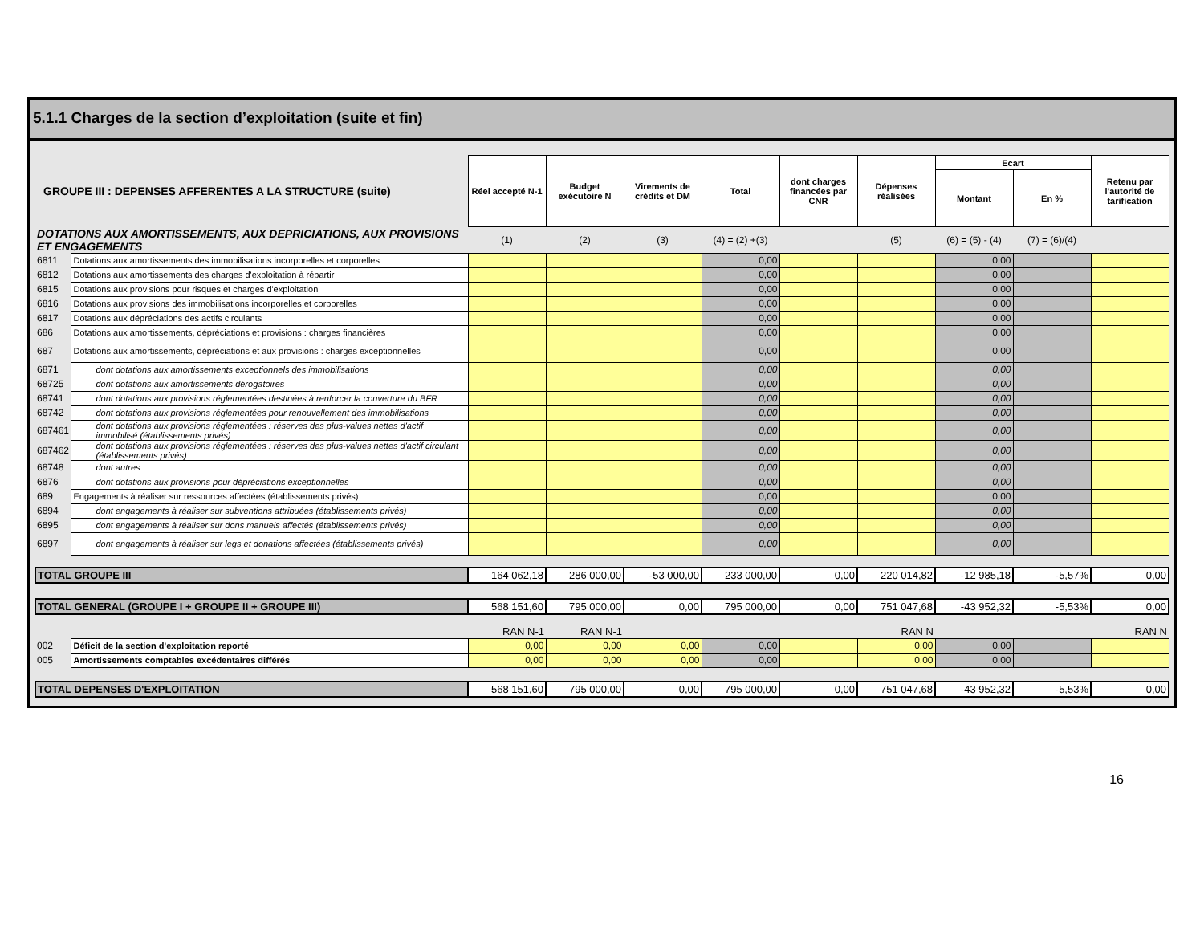5.1.1 Charges de la section d’exploitation (suite et fin)
| GROUPE III : DEPENSES AFFERENTES A LA STRUCTURE (suite) | | Réel accepté N-1 | Budget exécutoire N | Virements de crédits et DM | Total | dont charges financées par CNR | Dépenses réalisées | Ecart | | Retenu par l'autorité de tarification |
| | | | | | | | | Montant | En % | |
| DOTATIONS AUX AMORTISSEMENTS, AUX DEPRICIATIONS, AUX PROVISIONS ET ENGAGEMENTS | | (1) | (2) | (3) | (4) = (2) +(3) | | (5) | (6) = (5) - (4) | (7) = (6)/(4) | |
| 6811 | Dotations aux amortissements des immobilisations incorporelles et corporelles | | | | 0,00 | | | 0,00 | | |
| 6812 | Dotations aux amortissements des charges d'exploitation à répartir | | | | 0,00 | | | 0,00 | | |
| 6815 | Dotations aux provisions pour risques et charges d'exploitation | | | | 0,00 | | | 0,00 | | |
| 6816 | Dotations aux provisions des immobilisations incorporelles et corporelles | | | | 0,00 | | | 0,00 | | |
| 6817 | Dotations aux dépréciations des actifs circulants | | | | 0,00 | | | 0,00 | | |
| 686 | Dotations aux amortissements, dépréciations et provisions : charges financières | | | | 0,00 | | | 0,00 | | |
| 687 | Dotations aux amortissements, dépréciations et aux provisions : charges exceptionnelles | | | | 0,00 | | | 0,00 | | |
| 6871 | dont dotations aux amortissements exceptionnels des immobilisations | | | | 0,00 | | | 0,00 | | |
| 68725 | dont dotations aux amortissements dérogatoires | | | | 0,00 | | | 0,00 | | |
| 68741 | dont dotations aux provisions réglementées destinées à renforcer la couverture du BFR | | | | 0,00 | | | 0,00 | | |
| 68742 | dont dotations aux provisions réglementées pour renouvellement des immobilisations | | | | 0,00 | | | 0,00 | | |
| 687461 | dont dotations aux provisions réglementées : réserves des plus-values nettes d'actif immobilisé (établissements privés) | | | | 0,00 | | | 0,00 | | |
| 687462 | dont dotations aux provisions réglementées : réserves des plus-values nettes d'actif circulant (établissements privés) | | | | 0,00 | | | 0,00 | | |
| 68748 | dont autres | | | | 0,00 | | | 0,00 | | |
| 6876 | dont dotations aux provisions pour dépréciations exceptionnelles | | | | 0,00 | | | 0,00 | | |
| 689 | Engagements à réaliser sur ressources affectées (établissements privés) | | | | 0,00 | | | 0,00 | | |
| 6894 | dont engagements à réaliser sur subventions attribuées (établissements privés) | | | | 0,00 | | | 0,00 | | |
| 6895 | dont engagements à réaliser sur dons manuels affectés (établissements privés) | | | | 0,00 | | | 0,00 | | |
| 6897 | dont engagements à réaliser sur legs et donations affectées (établissements privés) | | | | 0,00 | | | 0,00 | | |
| TOTAL GROUPE III | | 164 062,18 | 286 000,00 | -53 000,00 | 233 000,00 | 0,00 | 220 014,82 | -12 985,18 | -5,57% | 0,00 |
| TOTAL GENERAL (GROUPE I + GROUPE II + GROUPE III) | | 568 151,60 | 795 000,00 | 0,00 | 795 000,00 | 0,00 | 751 047,68 | -43 952,32 | -5,53% | 0,00 |
| | | RAN N-1 | RAN N-1 | | | | RAN N | | | RAN N |
| 002 | Déficit de la section d'exploitation reporté | 0,00 | 0,00 | 0,00 | 0,00 | | 0,00 | 0,00 | | |
| 005 | Amortissements comptables excédentaires différés | 0,00 | 0,00 | 0,00 | 0,00 | | 0,00 | 0,00 | | |
| TOTAL DEPENSES D'EXPLOITATION | | 568 151,60 | 795 000,00 | 0,00 | 795 000,00 | 0,00 | 751 047,68 | -43 952,32 | -5,53% | 0,00 |
16